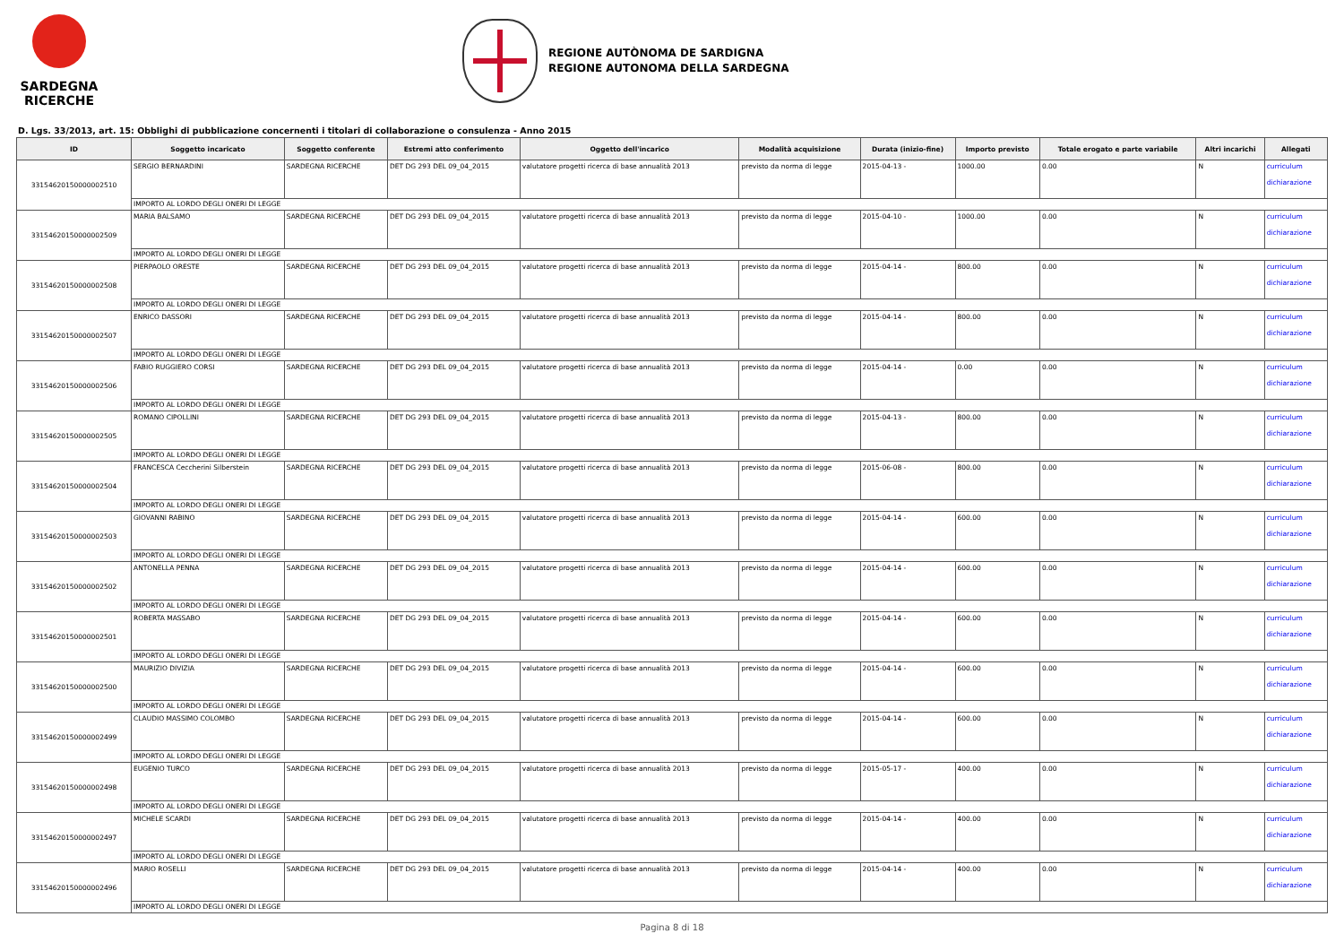SARDEGNA
RICERCHE
REGIONE AUTÒNOMA DE SARDIGNA
REGIONE AUTONOMA DELLA SARDEGNA
D. Lgs. 33/2013, art. 15: Obblighi di pubblicazione concernenti i titolari di collaborazione o consulenza - Anno 2015
| ID | Soggetto incaricato | Soggetto conferente | Estremi atto conferimento | Oggetto dell'incarico | Modalità acquisizione | Durata (inizio-fine) | Importo previsto | Totale erogato e parte variabile | Altri incarichi | Allegati |
| --- | --- | --- | --- | --- | --- | --- | --- | --- | --- | --- |
| 33154620150000002510 | SERGIO BERNARDINI | SARDEGNA RICERCHE | DET DG 293 DEL 09_04_2015 | valutatore progetti ricerca di base annualità 2013 | previsto da norma di legge | 2015-04-13 - | 1000.00 | 0.00 | N | curriculum dichiarazione |
| | IMPORTO AL LORDO DEGLI ONERI DI LEGGE | | | | | | | | | |
| 33154620150000002509 | MARIA BALSAMO | SARDEGNA RICERCHE | DET DG 293 DEL 09_04_2015 | valutatore progetti ricerca di base annualità 2013 | previsto da norma di legge | 2015-04-10 - | 1000.00 | 0.00 | N | curriculum dichiarazione |
| | IMPORTO AL LORDO DEGLI ONERI DI LEGGE | | | | | | | | | |
| 33154620150000002508 | PIERPAOLO ORESTE | SARDEGNA RICERCHE | DET DG 293 DEL 09_04_2015 | valutatore progetti ricerca di base annualità 2013 | previsto da norma di legge | 2015-04-14 - | 800.00 | 0.00 | N | curriculum dichiarazione |
| | IMPORTO AL LORDO DEGLI ONERI DI LEGGE | | | | | | | | | |
| 33154620150000002507 | ENRICO DASSORI | SARDEGNA RICERCHE | DET DG 293 DEL 09_04_2015 | valutatore progetti ricerca di base annualità 2013 | previsto da norma di legge | 2015-04-14 - | 800.00 | 0.00 | N | curriculum dichiarazione |
| | IMPORTO AL LORDO DEGLI ONERI DI LEGGE | | | | | | | | | |
| 33154620150000002506 | FABIO RUGGIERO CORSI | SARDEGNA RICERCHE | DET DG 293 DEL 09_04_2015 | valutatore progetti ricerca di base annualità 2013 | previsto da norma di legge | 2015-04-14 - | 0.00 | 0.00 | N | curriculum dichiarazione |
| | IMPORTO AL LORDO DEGLI ONERI DI LEGGE | | | | | | | | | |
| 33154620150000002505 | ROMANO CIPOLLINI | SARDEGNA RICERCHE | DET DG 293 DEL 09_04_2015 | valutatore progetti ricerca di base annualità 2013 | previsto da norma di legge | 2015-04-13 - | 800.00 | 0.00 | N | curriculum dichiarazione |
| | IMPORTO AL LORDO DEGLI ONERI DI LEGGE | | | | | | | | | |
| 33154620150000002504 | FRANCESCA Ceccherini Silberstein | SARDEGNA RICERCHE | DET DG 293 DEL 09_04_2015 | valutatore progetti ricerca di base annualità 2013 | previsto da norma di legge | 2015-06-08 - | 800.00 | 0.00 | N | curriculum dichiarazione |
| | IMPORTO AL LORDO DEGLI ONERI DI LEGGE | | | | | | | | | |
| 33154620150000002503 | GIOVANNI RABINO | SARDEGNA RICERCHE | DET DG 293 DEL 09_04_2015 | valutatore progetti ricerca di base annualità 2013 | previsto da norma di legge | 2015-04-14 - | 600.00 | 0.00 | N | curriculum dichiarazione |
| | IMPORTO AL LORDO DEGLI ONERI DI LEGGE | | | | | | | | | |
| 33154620150000002502 | ANTONELLA PENNA | SARDEGNA RICERCHE | DET DG 293 DEL 09_04_2015 | valutatore progetti ricerca di base annualità 2013 | previsto da norma di legge | 2015-04-14 - | 600.00 | 0.00 | N | curriculum dichiarazione |
| | IMPORTO AL LORDO DEGLI ONERI DI LEGGE | | | | | | | | | |
| 33154620150000002501 | ROBERTA MASSABO | SARDEGNA RICERCHE | DET DG 293 DEL 09_04_2015 | valutatore progetti ricerca di base annualità 2013 | previsto da norma di legge | 2015-04-14 - | 600.00 | 0.00 | N | curriculum dichiarazione |
| | IMPORTO AL LORDO DEGLI ONERI DI LEGGE | | | | | | | | | |
| 33154620150000002500 | MAURIZIO DIVIZIA | SARDEGNA RICERCHE | DET DG 293 DEL 09_04_2015 | valutatore progetti ricerca di base annualità 2013 | previsto da norma di legge | 2015-04-14 - | 600.00 | 0.00 | N | curriculum dichiarazione |
| | IMPORTO AL LORDO DEGLI ONERI DI LEGGE | | | | | | | | | |
| 33154620150000002499 | CLAUDIO MASSIMO COLOMBO | SARDEGNA RICERCHE | DET DG 293 DEL 09_04_2015 | valutatore progetti ricerca di base annualità 2013 | previsto da norma di legge | 2015-04-14 - | 600.00 | 0.00 | N | curriculum dichiarazione |
| | IMPORTO AL LORDO DEGLI ONERI DI LEGGE | | | | | | | | | |
| 33154620150000002498 | EUGENIO TURCO | SARDEGNA RICERCHE | DET DG 293 DEL 09_04_2015 | valutatore progetti ricerca di base annualità 2013 | previsto da norma di legge | 2015-05-17 - | 400.00 | 0.00 | N | curriculum dichiarazione |
| | IMPORTO AL LORDO DEGLI ONERI DI LEGGE | | | | | | | | | |
| 33154620150000002497 | MICHELE SCARDI | SARDEGNA RICERCHE | DET DG 293 DEL 09_04_2015 | valutatore progetti ricerca di base annualità 2013 | previsto da norma di legge | 2015-04-14 - | 400.00 | 0.00 | N | curriculum dichiarazione |
| | IMPORTO AL LORDO DEGLI ONERI DI LEGGE | | | | | | | | | |
| 33154620150000002496 | MARIO ROSELLI | SARDEGNA RICERCHE | DET DG 293 DEL 09_04_2015 | valutatore progetti ricerca di base annualità 2013 | previsto da norma di legge | 2015-04-14 - | 400.00 | 0.00 | N | curriculum dichiarazione |
| | IMPORTO AL LORDO DEGLI ONERI DI LEGGE | | | | | | | | | |
Pagina 8 di 18